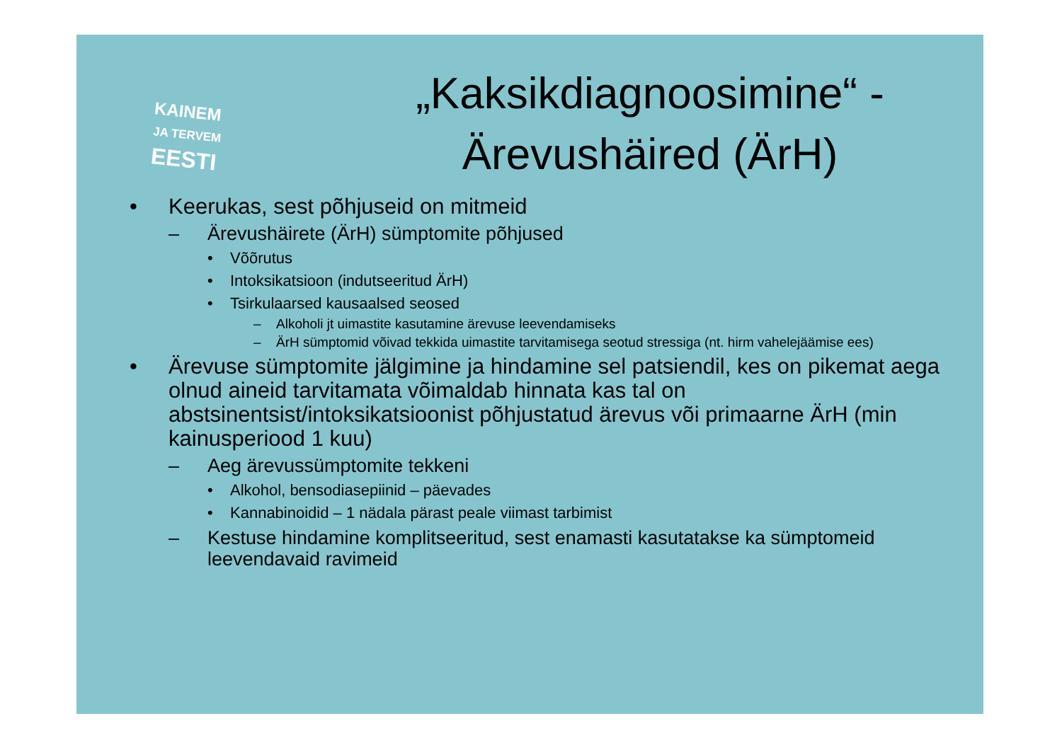KAINEM
JA TERVEM
EESTI
„Kaksikdiagnoosimine“ -
Ärevushäired (ÄrH)
• Keerukas, sest põhjuseid on mitmeid
– Ärevushäirete (ÄrH) sümptomite põhjused
• Võõrutus
• Intoksikatsioon (indutseeritud ÄrH)
• Tsirkulaarsed kausaalsed seosed
– Alkoholi jt uimastite kasutamine ärevuse leevendamiseks
– ÄrH sümptomid võivad tekkida uimastite tarvitamisega seotud stressiga (nt. hirm vahelejäämise ees)
• Ärevuse sümptomite jälgimine ja hindamine sel patsiendil, kes on pikemat aega olnud aineid tarvitamata võimaldab hinnata kas tal on abstsinentsist/intoksikatsioonist põhjustatud ärevus või primaarne ÄrH (min kainusperiood 1 kuu)
– Aeg ärevussümptomite tekkeni
• Alkohol, bensodiasepiinid – päevades
• Kannabinoidid – 1 nädala pärast peale viimast tarbimist
– Kestuse hindamine komplitseeritud, sest enamasti kasutatakse ka sümptomeid leevendavaid ravimeid